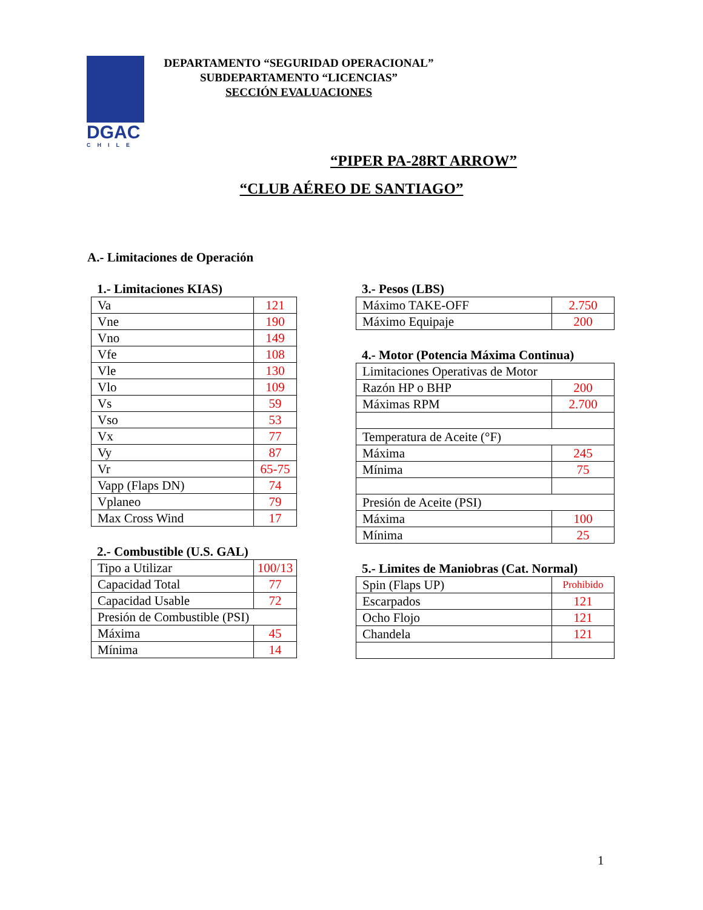DGAC
CHILE
DEPARTAMENTO “SEGURIDAD OPERACIONAL”
SUBDEPARTAMENTO “LICENCIAS”
SECCIÓN EVALUACIONES
“PIPER PA-28RT ARROW”
“CLUB AÉREO DE SANTIAGO”
A.- Limitaciones de Operación
1.- Limitaciones KIAS)
| Va | 121 |
| Vne | 190 |
| Vno | 149 |
| Vfe | 108 |
| Vle | 130 |
| Vlo | 109 |
| Vs | 59 |
| Vso | 53 |
| Vx | 77 |
| Vy | 87 |
| Vr | 65-75 |
| Vapp (Flaps DN) | 74 |
| Vplaneo | 79 |
| Max Cross Wind | 17 |
2.- Combustible (U.S. GAL)
| Tipo a Utilizar | 100/13 |
| Capacidad Total | 77 |
| Capacidad Usable | 72 |
| Presión de Combustible (PSI) | |
| Máxima | 45 |
| Mínima | 14 |
3.- Pesos (LBS)
| Máximo TAKE-OFF | 2.750 |
| Máximo Equipaje | 200 |
4.- Motor (Potencia Máxima Continua)
| Limitaciones Operativas de Motor | |
| Razón HP o BHP | 200 |
| Máximas RPM | 2.700 |
| Temperatura de Aceite (°F) | |
| Máxima | 245 |
| Mínima | 75 |
| Presión de Aceite (PSI) | |
| Máxima | 100 |
| Mínima | 25 |
5.- Limites de Maniobras (Cat. Normal)
| Spin (Flaps UP) | Prohibido |
| Escarpados | 121 |
| Ocho Flojo | 121 |
| Chandela | 121 |
1